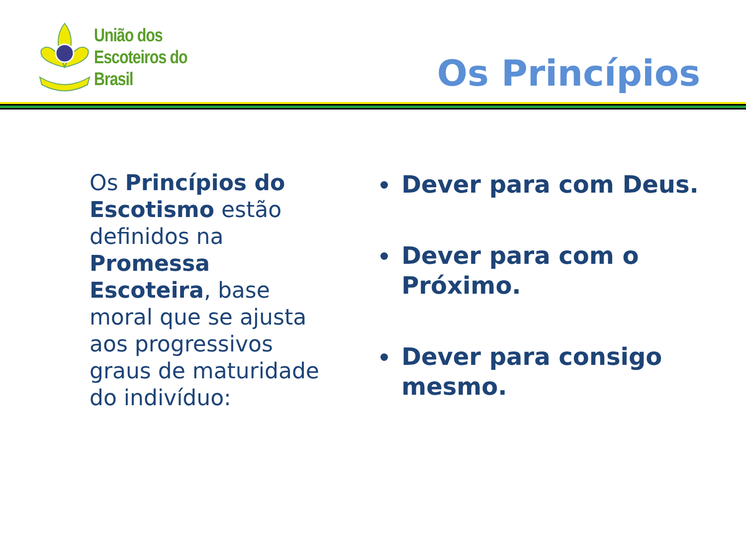União dos
Escoteiros do
Brasil
Os Princípios
Os Princípios do Escotismo estão definidos na Promessa Escoteira, base moral que se ajusta aos progressivos graus de maturidade do indivíduo:
Dever para com Deus.
Dever para com o Próximo.
Dever para consigo mesmo.